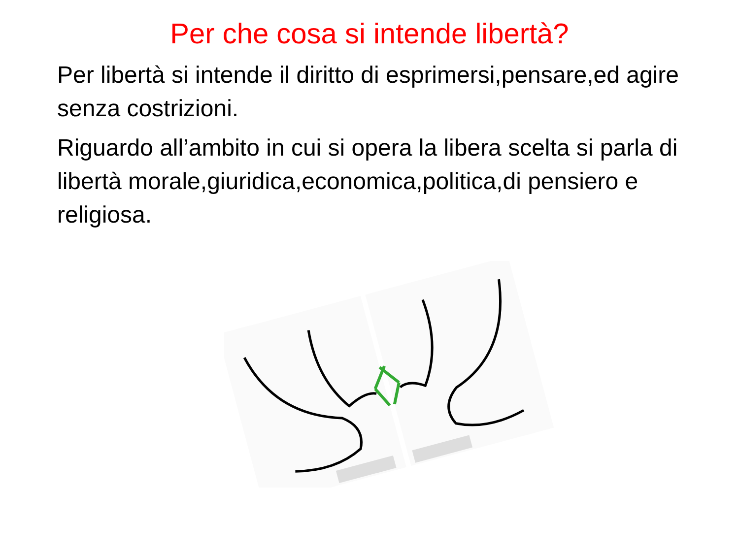Per che cosa si intende libertà?
Per libertà si intende il diritto di esprimersi,pensare,ed agire senza costrizioni.
Riguardo all’ambito in cui si opera la libera scelta si parla di libertà morale,giuridica,economica,politica,di pensiero e religiosa.